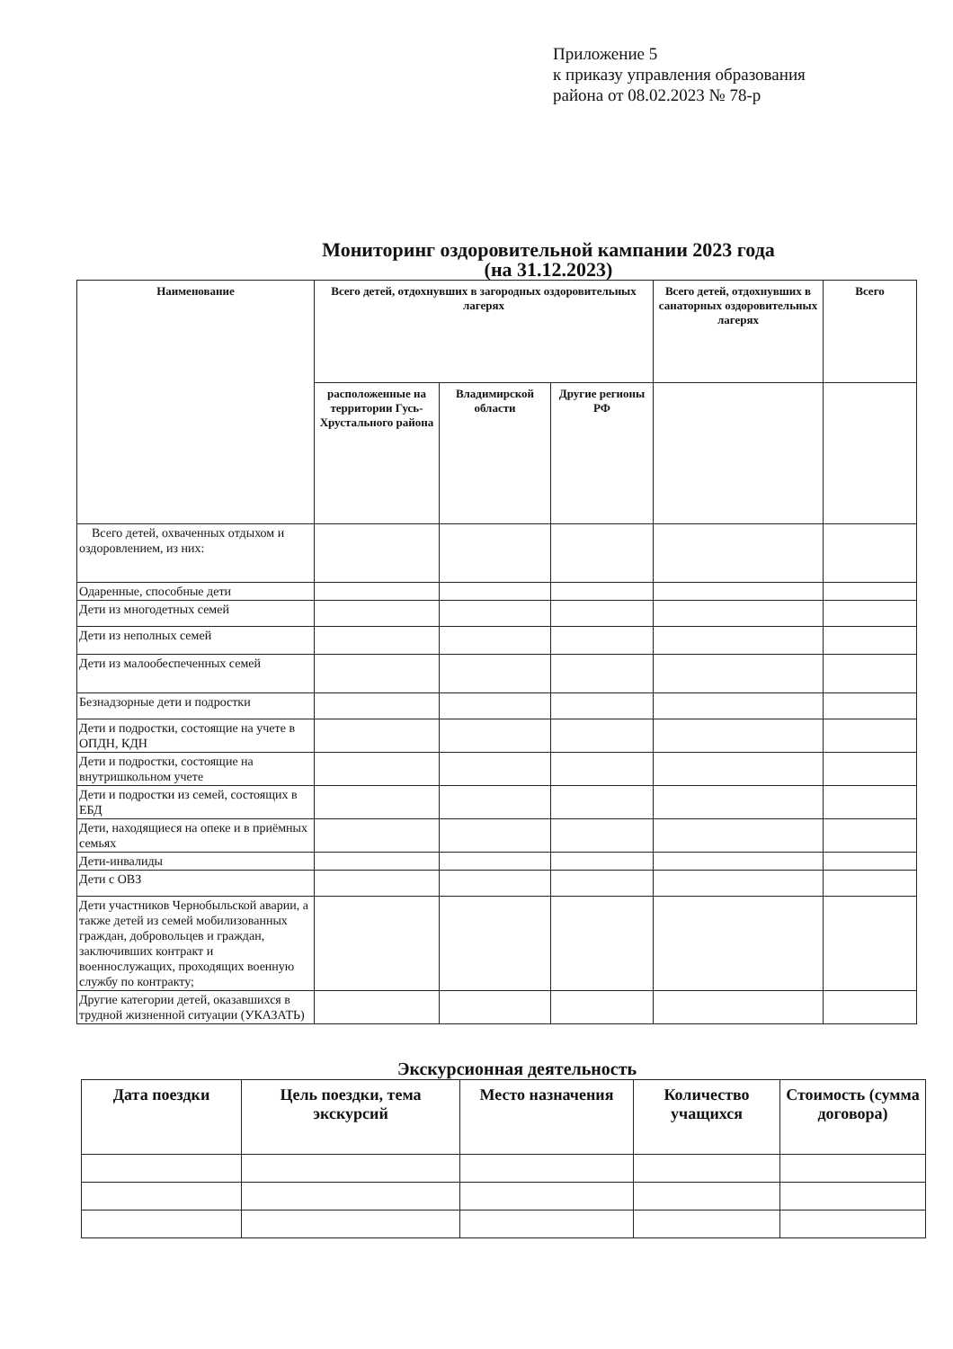Приложение 5
к приказу управления образования
района от 08.02.2023 № 78-р
Мониторинг оздоровительной кампании 2023 года
(на 31.12.2023)
| Наименование | Всего детей, отдохнувших в загородных оздоровительных лагерях | | | Всего детей, отдохнувших в санаторных оздоровительных лагерях | Всего |
| --- | --- | --- | --- | --- | --- |
| | расположенные на территории Гусь-Хрустального района | Владимирской области | Другие регионы РФ | | |
| Всего детей, охваченных отдыхом и оздоровлением, из них: | | | | | |
| Одаренные, способные дети | | | | | |
| Дети из многодетных семей | | | | | |
| Дети из неполных семей | | | | | |
| Дети из малообеспеченных семей | | | | | |
| Безнадзорные дети и подростки | | | | | |
| Дети и подростки, состоящие на учете в ОПДН, КДН | | | | | |
| Дети и подростки, состоящие на внутришкольном учете | | | | | |
| Дети и подростки из семей, состоящих в ЕБД | | | | | |
| Дети, находящиеся на опеке и в приёмных семьях | | | | | |
| Дети-инвалиды | | | | | |
| Дети с ОВЗ | | | | | |
| Дети участников Чернобыльской аварии, а также детей из семей мобилизованных граждан, добровольцев и граждан, заключивших контракт и военнослужащих, проходящих военную службу по контракту; | | | | | |
| Другие категории детей, оказавшихся в трудной жизненной ситуации (УКАЗАТЬ) | | | | | |
Экскурсионная деятельность
| Дата поездки | Цель поездки, тема экскурсий | Место назначения | Количество учащихся | Стоимость (сумма договора) |
| --- | --- | --- | --- | --- |